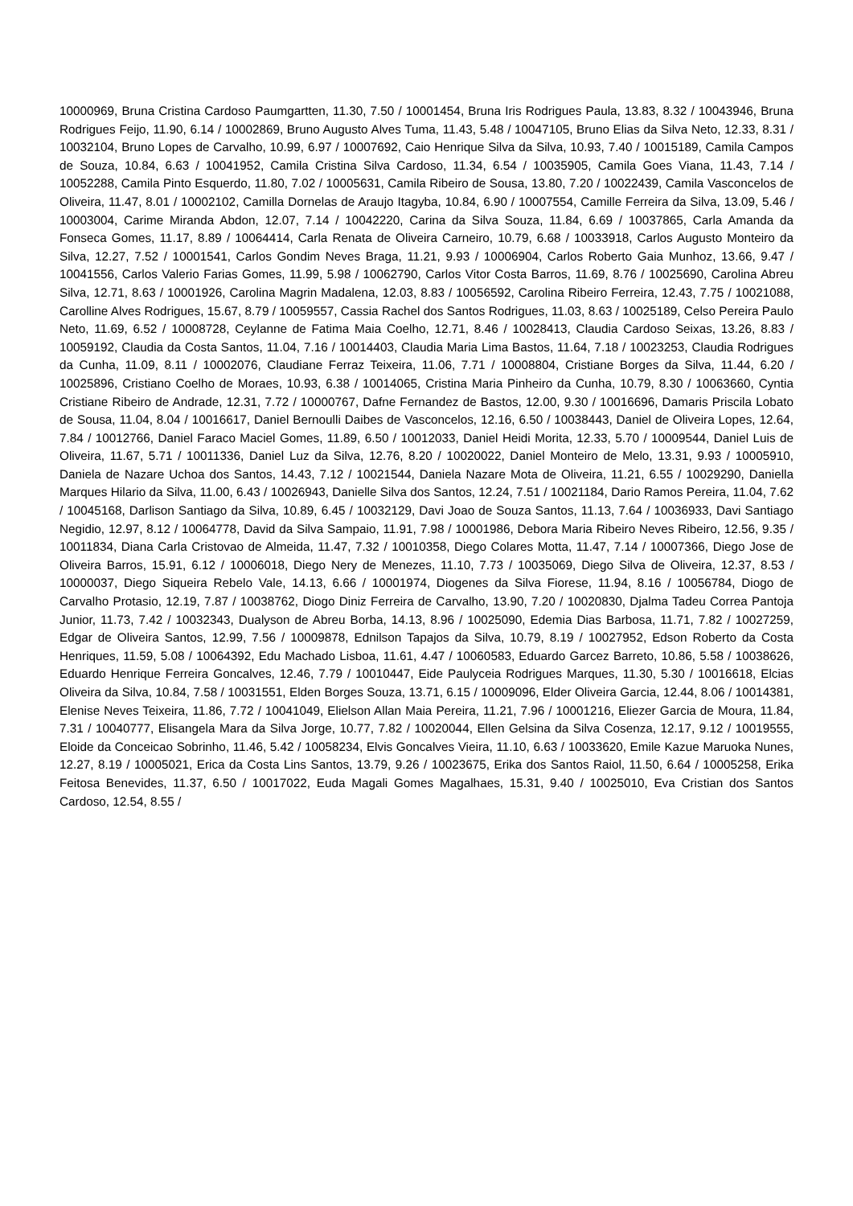10000969, Bruna Cristina Cardoso Paumgartten, 11.30, 7.50 / 10001454, Bruna Iris Rodrigues Paula, 13.83, 8.32 / 10043946, Bruna Rodrigues Feijo, 11.90, 6.14 / 10002869, Bruno Augusto Alves Tuma, 11.43, 5.48 / 10047105, Bruno Elias da Silva Neto, 12.33, 8.31 / 10032104, Bruno Lopes de Carvalho, 10.99, 6.97 / 10007692, Caio Henrique Silva da Silva, 10.93, 7.40 / 10015189, Camila Campos de Souza, 10.84, 6.63 / 10041952, Camila Cristina Silva Cardoso, 11.34, 6.54 / 10035905, Camila Goes Viana, 11.43, 7.14 / 10052288, Camila Pinto Esquerdo, 11.80, 7.02 / 10005631, Camila Ribeiro de Sousa, 13.80, 7.20 / 10022439, Camila Vasconcelos de Oliveira, 11.47, 8.01 / 10002102, Camilla Dornelas de Araujo Itagyba, 10.84, 6.90 / 10007554, Camille Ferreira da Silva, 13.09, 5.46 / 10003004, Carime Miranda Abdon, 12.07, 7.14 / 10042220, Carina da Silva Souza, 11.84, 6.69 / 10037865, Carla Amanda da Fonseca Gomes, 11.17, 8.89 / 10064414, Carla Renata de Oliveira Carneiro, 10.79, 6.68 / 10033918, Carlos Augusto Monteiro da Silva, 12.27, 7.52 / 10001541, Carlos Gondim Neves Braga, 11.21, 9.93 / 10006904, Carlos Roberto Gaia Munhoz, 13.66, 9.47 / 10041556, Carlos Valerio Farias Gomes, 11.99, 5.98 / 10062790, Carlos Vitor Costa Barros, 11.69, 8.76 / 10025690, Carolina Abreu Silva, 12.71, 8.63 / 10001926, Carolina Magrin Madalena, 12.03, 8.83 / 10056592, Carolina Ribeiro Ferreira, 12.43, 7.75 / 10021088, Carolline Alves Rodrigues, 15.67, 8.79 / 10059557, Cassia Rachel dos Santos Rodrigues, 11.03, 8.63 / 10025189, Celso Pereira Paulo Neto, 11.69, 6.52 / 10008728, Ceylanne de Fatima Maia Coelho, 12.71, 8.46 / 10028413, Claudia Cardoso Seixas, 13.26, 8.83 / 10059192, Claudia da Costa Santos, 11.04, 7.16 / 10014403, Claudia Maria Lima Bastos, 11.64, 7.18 / 10023253, Claudia Rodrigues da Cunha, 11.09, 8.11 / 10002076, Claudiane Ferraz Teixeira, 11.06, 7.71 / 10008804, Cristiane Borges da Silva, 11.44, 6.20 / 10025896, Cristiano Coelho de Moraes, 10.93, 6.38 / 10014065, Cristina Maria Pinheiro da Cunha, 10.79, 8.30 / 10063660, Cyntia Cristiane Ribeiro de Andrade, 12.31, 7.72 / 10000767, Dafne Fernandez de Bastos, 12.00, 9.30 / 10016696, Damaris Priscila Lobato de Sousa, 11.04, 8.04 / 10016617, Daniel Bernoulli Daibes de Vasconcelos, 12.16, 6.50 / 10038443, Daniel de Oliveira Lopes, 12.64, 7.84 / 10012766, Daniel Faraco Maciel Gomes, 11.89, 6.50 / 10012033, Daniel Heidi Morita, 12.33, 5.70 / 10009544, Daniel Luis de Oliveira, 11.67, 5.71 / 10011336, Daniel Luz da Silva, 12.76, 8.20 / 10020022, Daniel Monteiro de Melo, 13.31, 9.93 / 10005910, Daniela de Nazare Uchoa dos Santos, 14.43, 7.12 / 10021544, Daniela Nazare Mota de Oliveira, 11.21, 6.55 / 10029290, Daniella Marques Hilario da Silva, 11.00, 6.43 / 10026943, Danielle Silva dos Santos, 12.24, 7.51 / 10021184, Dario Ramos Pereira, 11.04, 7.62 / 10045168, Darlison Santiago da Silva, 10.89, 6.45 / 10032129, Davi Joao de Souza Santos, 11.13, 7.64 / 10036933, Davi Santiago Negidio, 12.97, 8.12 / 10064778, David da Silva Sampaio, 11.91, 7.98 / 10001986, Debora Maria Ribeiro Neves Ribeiro, 12.56, 9.35 / 10011834, Diana Carla Cristovao de Almeida, 11.47, 7.32 / 10010358, Diego Colares Motta, 11.47, 7.14 / 10007366, Diego Jose de Oliveira Barros, 15.91, 6.12 / 10006018, Diego Nery de Menezes, 11.10, 7.73 / 10035069, Diego Silva de Oliveira, 12.37, 8.53 / 10000037, Diego Siqueira Rebelo Vale, 14.13, 6.66 / 10001974, Diogenes da Silva Fiorese, 11.94, 8.16 / 10056784, Diogo de Carvalho Protasio, 12.19, 7.87 / 10038762, Diogo Diniz Ferreira de Carvalho, 13.90, 7.20 / 10020830, Djalma Tadeu Correa Pantoja Junior, 11.73, 7.42 / 10032343, Dualyson de Abreu Borba, 14.13, 8.96 / 10025090, Edemia Dias Barbosa, 11.71, 7.82 / 10027259, Edgar de Oliveira Santos, 12.99, 7.56 / 10009878, Ednilson Tapajos da Silva, 10.79, 8.19 / 10027952, Edson Roberto da Costa Henriques, 11.59, 5.08 / 10064392, Edu Machado Lisboa, 11.61, 4.47 / 10060583, Eduardo Garcez Barreto, 10.86, 5.58 / 10038626, Eduardo Henrique Ferreira Goncalves, 12.46, 7.79 / 10010447, Eide Paulyceia Rodrigues Marques, 11.30, 5.30 / 10016618, Elcias Oliveira da Silva, 10.84, 7.58 / 10031551, Elden Borges Souza, 13.71, 6.15 / 10009096, Elder Oliveira Garcia, 12.44, 8.06 / 10014381, Elenise Neves Teixeira, 11.86, 7.72 / 10041049, Elielson Allan Maia Pereira, 11.21, 7.96 / 10001216, Eliezer Garcia de Moura, 11.84, 7.31 / 10040777, Elisangela Mara da Silva Jorge, 10.77, 7.82 / 10020044, Ellen Gelsina da Silva Cosenza, 12.17, 9.12 / 10019555, Eloide da Conceicao Sobrinho, 11.46, 5.42 / 10058234, Elvis Goncalves Vieira, 11.10, 6.63 / 10033620, Emile Kazue Maruoka Nunes, 12.27, 8.19 / 10005021, Erica da Costa Lins Santos, 13.79, 9.26 / 10023675, Erika dos Santos Raiol, 11.50, 6.64 / 10005258, Erika Feitosa Benevides, 11.37, 6.50 / 10017022, Euda Magali Gomes Magalhaes, 15.31, 9.40 / 10025010, Eva Cristian dos Santos Cardoso, 12.54, 8.55 /